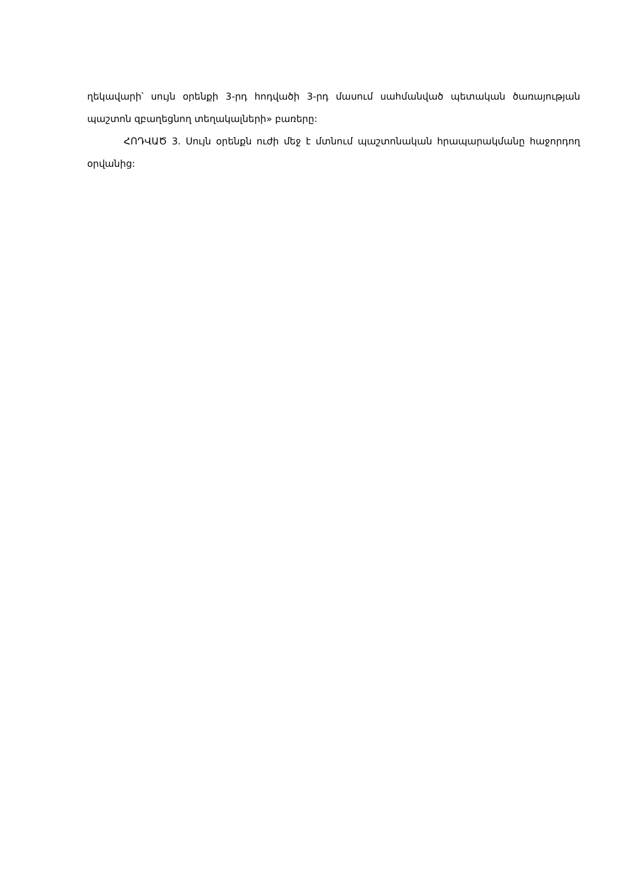ղեկավարի՝ սույն օրենքի 3-րդ հոդվածի 3-րդ մասում սահմանված պետական ծառայության պաշտոն զբաղեցնող տեղակալների» բառերը:
ՀՈԴՎԱԾ 3. Սույն օրենքն ուժի մեջ է մտնում պաշտոնական հրապարակմանը հաջորդող օրվանից: